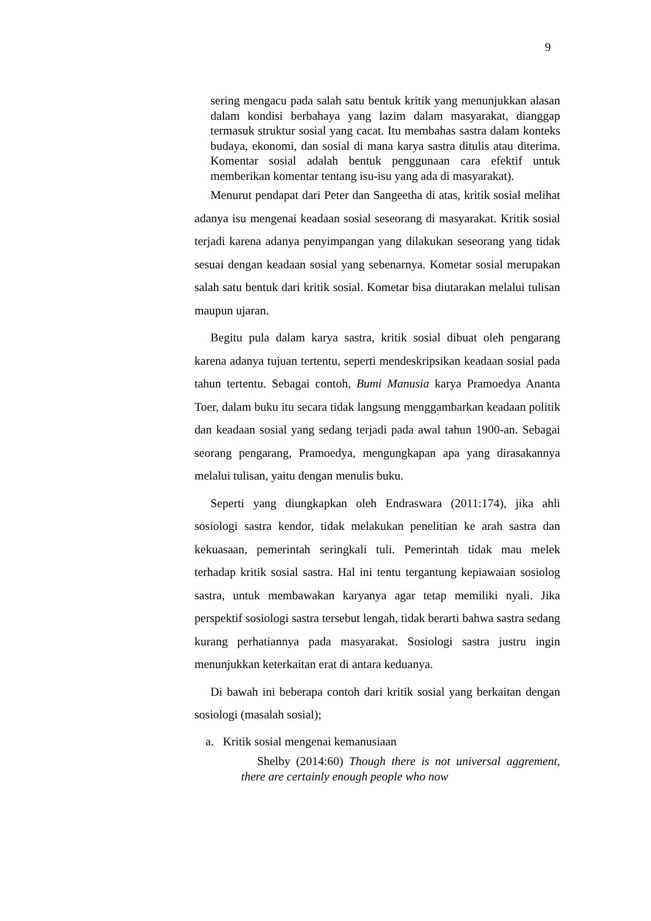9
sering mengacu pada salah satu bentuk kritik yang menunjukkan alasan dalam kondisi berbahaya yang lazim dalam masyarakat, dianggap termasuk struktur sosial yang cacat. Itu membahas sastra dalam konteks budaya, ekonomi, dan sosial di mana karya sastra ditulis atau diterima. Komentar sosial adalah bentuk penggunaan cara efektif untuk memberikan komentar tentang isu-isu yang ada di masyarakat).
Menurut pendapat dari Peter dan Sangeetha di atas, kritik sosial melihat adanya isu mengenai keadaan sosial seseorang di masyarakat. Kritik sosial terjadi karena adanya penyimpangan yang dilakukan seseorang yang tidak sesuai dengan keadaan sosial yang sebenarnya. Kometar sosial merupakan salah satu bentuk dari kritik sosial. Kometar bisa diutarakan melalui tulisan maupun ujaran.
Begitu pula dalam karya sastra, kritik sosial dibuat oleh pengarang karena adanya tujuan tertentu, seperti mendeskripsikan keadaan sosial pada tahun tertentu. Sebagai contoh, Bumi Manusia karya Pramoedya Ananta Toer, dalam buku itu secara tidak langsung menggambarkan keadaan politik dan keadaan sosial yang sedang terjadi pada awal tahun 1900-an. Sebagai seorang pengarang, Pramoedya, mengungkapan apa yang dirasakannya melalui tulisan, yaitu dengan menulis buku.
Seperti yang diungkapkan oleh Endraswara (2011:174), jika ahli sosiologi sastra kendor, tidak melakukan penelitian ke arah sastra dan kekuasaan, pemerintah seringkali tuli. Pemerintah tidak mau melek terhadap kritik sosial sastra. Hal ini tentu tergantung kepiawaian sosiolog sastra, untuk membawakan karyanya agar tetap memiliki nyali. Jika perspektif sosiologi sastra tersebut lengah, tidak berarti bahwa sastra sedang kurang perhatiannya pada masyarakat. Sosiologi sastra justru ingin menunjukkan keterkaitan erat di antara keduanya.
Di bawah ini beberapa contoh dari kritik sosial yang berkaitan dengan sosiologi (masalah sosial);
a. Kritik sosial mengenai kemanusiaan
Shelby (2014:60) Though there is not universal aggrement, there are certainly enough people who now